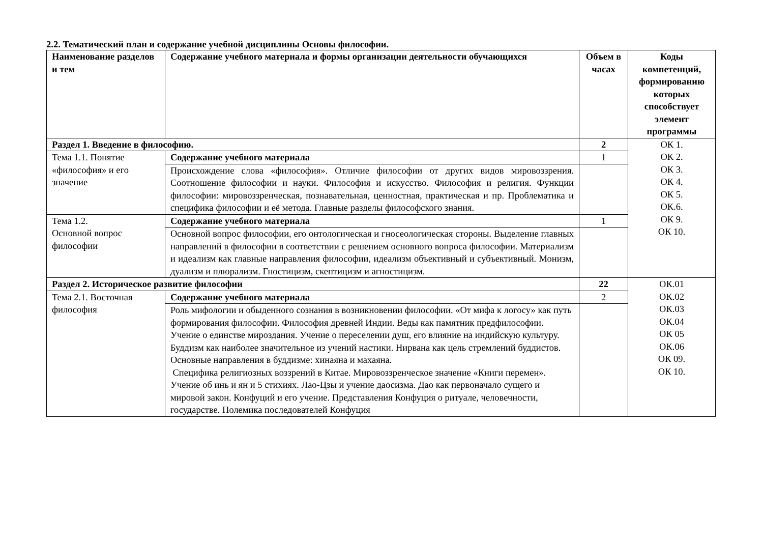2.2. Тематический план и содержание учебной дисциплины Основы философии.
| Наименование разделов и тем | Содержание учебного материала и формы организации деятельности обучающихся | Объем в часах | Коды компетенций, формированию которых способствует элемент программы |
| --- | --- | --- | --- |
| Раздел 1. Введение в философию. | | 2 | ОК 1. ОК 2. ОК 3. ОК 4. ОК 5. ОК.6. ОК 9. ОК 10. |
| Тема 1.1. Понятие «философия» и его значение | Содержание учебного материала | 1 | |
| | Происхождение слова «философия». Отличие философии от других видов мировоззрения. Соотношение философии и науки. Философия и искусство. Философия и религия. Функции философии: мировоззренческая, познавательная, ценностная, практическая и пр. Проблематика и специфика философии и её метода. Главные разделы философского знания. | | |
| Тема 1.2. Основной вопрос философии | Содержание учебного материала | 1 | |
| | Основной вопрос философии, его онтологическая и гносеологическая стороны. Выделение главных направлений в философии в соответствии с решением основного вопроса философии. Материализм и идеализм как главные направления философии, идеализм объективный и субъективный. Монизм, дуализм и плюрализм. Гностицизм, скептицизм и агностицизм. | | |
| Раздел 2. Историческое развитие философии | | 22 | ОК.01 ОК.02 ОК.03 ОК.04 ОК 05 ОК.06 ОК 09. ОК 10. |
| Тема 2.1. Восточная философия | Содержание учебного материала | 2 | |
| | Роль мифологии и обыденного сознания в возникновении философии. «От мифа к логосу» как путь формирования философии. Философия древней Индии. Веды как памятник предфилософии. Учение о единстве мироздания. Учение о переселении душ, его влияние на индийскую культуру. Буддизм как наиболее значительное из учений настики. Нирвана как цель стремлений буддистов. Основные направления в буддизме: хинаяна и махаяна. Специфика религиозных воззрений в Китае. Мировоззренческое значение «Книги перемен». Учение об инь и ян и 5 стихиях. Лао-Цзы и учение даосизма. Дао как первоначало сущего и мировой закон. Конфуций и его учение. Представления Конфуция о ритуале, человечности, государстве. Полемика последователей Конфуция | | |